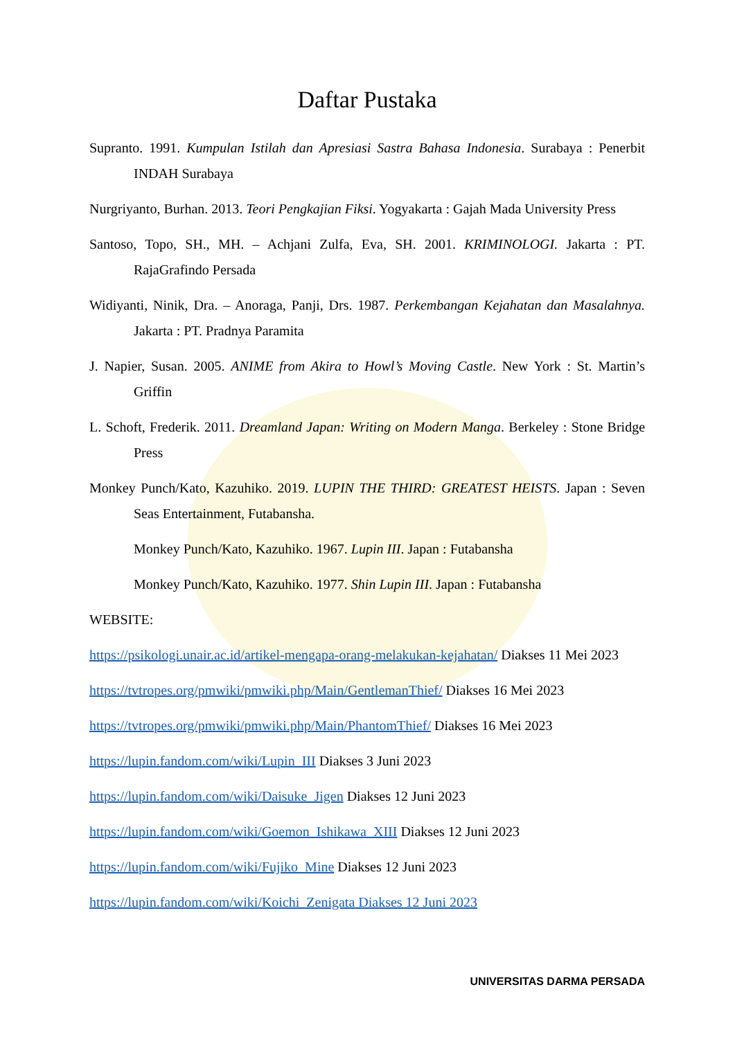Daftar Pustaka
Supranto. 1991. Kumpulan Istilah dan Apresiasi Sastra Bahasa Indonesia. Surabaya : Penerbit INDAH Surabaya
Nurgriyanto, Burhan. 2013. Teori Pengkajian Fiksi. Yogyakarta : Gajah Mada University Press
Santoso, Topo, SH., MH. – Achjani Zulfa, Eva, SH. 2001. KRIMINOLOGI. Jakarta : PT. RajaGrafindo Persada
Widiyanti, Ninik, Dra. – Anoraga, Panji, Drs. 1987. Perkembangan Kejahatan dan Masalahnya. Jakarta : PT. Pradnya Paramita
J. Napier, Susan. 2005. ANIME from Akira to Howl’s Moving Castle. New York : St. Martin’s Griffin
L. Schoft, Frederik. 2011. Dreamland Japan: Writing on Modern Manga. Berkeley : Stone Bridge Press
Monkey Punch/Kato, Kazuhiko. 2019. LUPIN THE THIRD: GREATEST HEISTS. Japan : Seven Seas Entertainment, Futabansha.
Monkey Punch/Kato, Kazuhiko. 1967. Lupin III. Japan : Futabansha
Monkey Punch/Kato, Kazuhiko. 1977. Shin Lupin III. Japan : Futabansha
WEBSITE:
https://psikologi.unair.ac.id/artikel-mengapa-orang-melakukan-kejahatan/ Diakses 11 Mei 2023
https://tvtropes.org/pmwiki/pmwiki.php/Main/GentlemanThief/ Diakses 16 Mei 2023
https://tvtropes.org/pmwiki/pmwiki.php/Main/PhantomThief/ Diakses 16 Mei 2023
https://lupin.fandom.com/wiki/Lupin_III Diakses 3 Juni 2023
https://lupin.fandom.com/wiki/Daisuke_Jigen Diakses 12 Juni 2023
https://lupin.fandom.com/wiki/Goemon_Ishikawa_XIII Diakses 12 Juni 2023
https://lupin.fandom.com/wiki/Fujiko_Mine Diakses 12 Juni 2023
https://lupin.fandom.com/wiki/Koichi_Zenigata Diakses 12 Juni 2023
UNIVERSITAS DARMA PERSADA